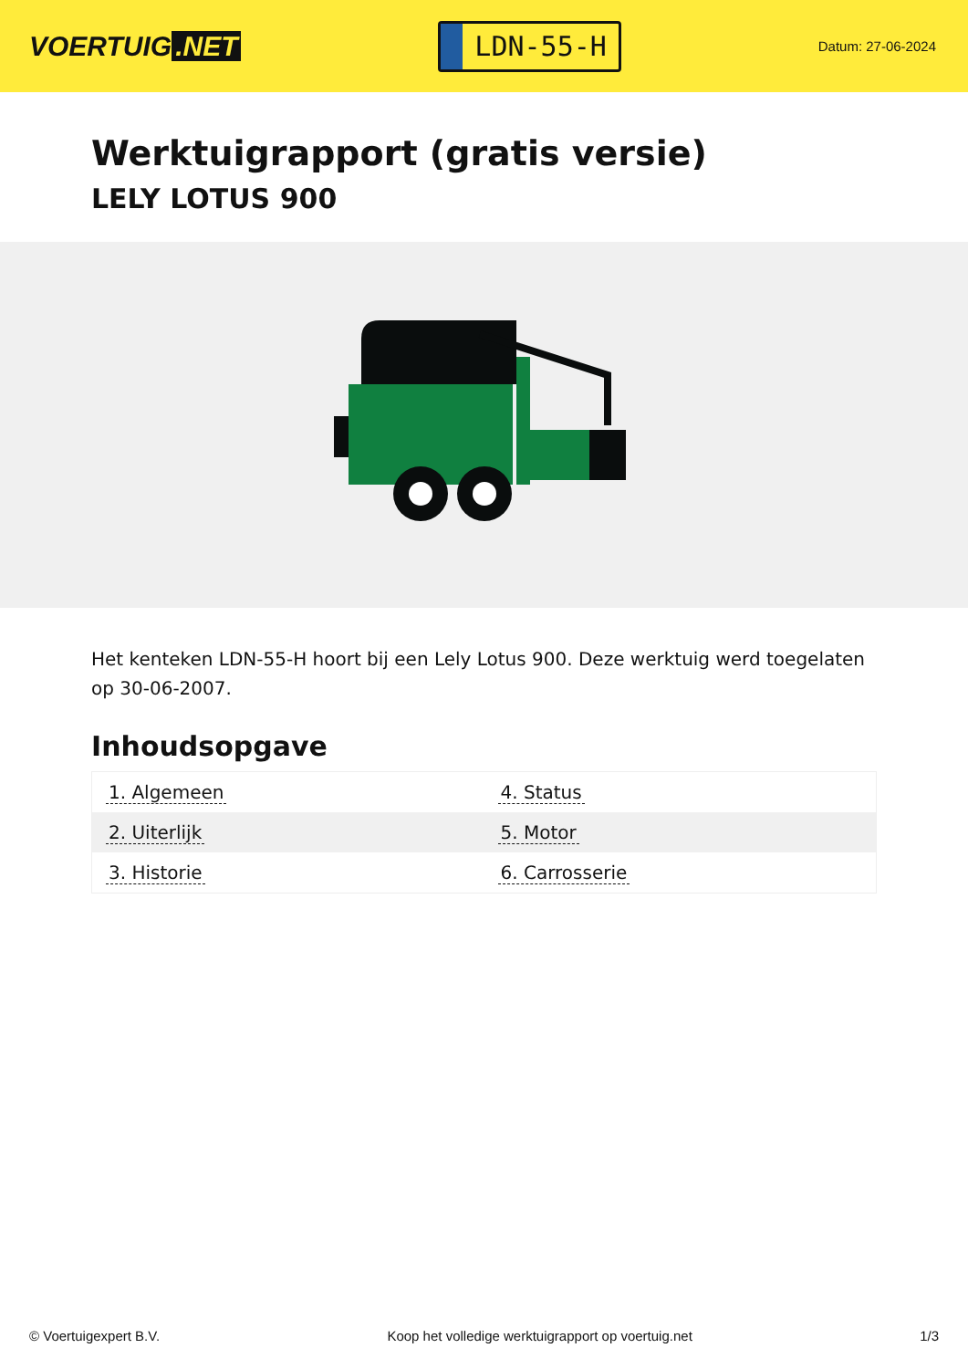VOERTUIG.NET
LDN-55-H
Datum: 27-06-2024
Werktuigrapport (gratis versie)
LELY LOTUS 900
Het kenteken LDN-55-H hoort bij een Lely Lotus 900. Deze werktuig werd toegelaten op 30-06-2007.
Inhoudsopgave
| 1. Algemeen | 4. Status |
| 2. Uiterlijk | 5. Motor |
| 3. Historie | 6. Carrosserie |
© Voertuigexpert B.V. Koop het volledige werktuigrapport op voertuig.net 1/3